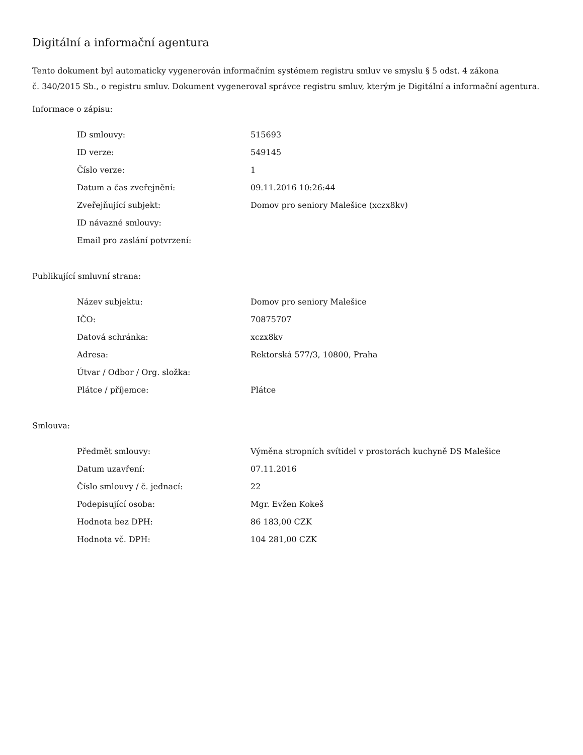Digitální a informační agentura
Tento dokument byl automaticky vygenerován informačním systémem registru smluv ve smyslu § 5 odst. 4 zákona
č. 340/2015 Sb., o registru smluv. Dokument vygeneroval správce registru smluv, kterým je Digitální a informační agentura.
Informace o zápisu:
| ID smlouvy: | 515693 |
| ID verze: | 549145 |
| Číslo verze: | 1 |
| Datum a čas zveřejnění: | 09.11.2016 10:26:44 |
| Zveřejňující subjekt: | Domov pro seniory Malešice (xczx8kv) |
| ID návazné smlouvy: | |
| Email pro zaslání potvrzení: | |
Publikující smluvní strana:
| Název subjektu: | Domov pro seniory Malešice |
| IČO: | 70875707 |
| Datová schránka: | xczx8kv |
| Adresa: | Rektorská 577/3, 10800, Praha |
| Útvar / Odbor / Org. složka: | |
| Plátce / příjemce: | Plátce |
Smlouva:
| Předmět smlouvy: | Výměna stropních svítidel v prostorách kuchyně DS Malešice |
| Datum uzavření: | 07.11.2016 |
| Číslo smlouvy / č. jednací: | 22 |
| Podepisující osoba: | Mgr. Evžen Kokeš |
| Hodnota bez DPH: | 86 183,00 CZK |
| Hodnota vč. DPH: | 104 281,00 CZK |